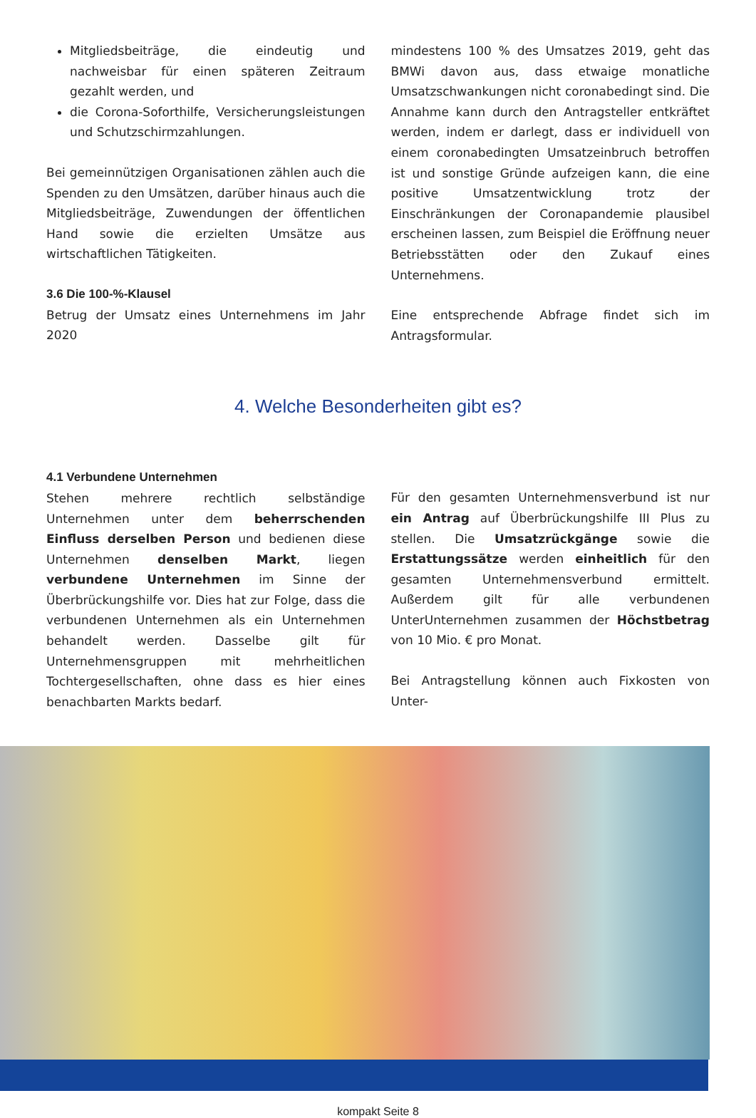Mitgliedsbeiträge, die eindeutig und nachweisbar für einen späteren Zeitraum gezahlt werden, und
die Corona-Soforthilfe, Versicherungsleistungen und Schutzschirmzahlungen.
Bei gemeinnützigen Organisationen zählen auch die Spenden zu den Umsätzen, darüber hinaus auch die Mitgliedsbeiträge, Zuwendungen der öffentlichen Hand sowie die erzielten Umsätze aus wirtschaftlichen Tätigkeiten.
3.6 Die 100-%-Klausel
Betrug der Umsatz eines Unternehmens im Jahr 2020
mindestens 100 % des Umsatzes 2019, geht das BMWi davon aus, dass etwaige monatliche Umsatzschwankungen nicht coronabedingt sind. Die Annahme kann durch den Antragsteller entkräftet werden, indem er darlegt, dass er individuell von einem coronabedingten Umsatzeinbruch betroffen ist und sonstige Gründe aufzeigen kann, die eine positive Umsatzentwicklung trotz der Einschränkungen der Coronapandemie plausibel erscheinen lassen, zum Beispiel die Eröffnung neuer Betriebsstätten oder den Zukauf eines Unternehmens.
Eine entsprechende Abfrage findet sich im Antragsformular.
4. Welche Besonderheiten gibt es?
4.1 Verbundene Unternehmen
Stehen mehrere rechtlich selbständige Unternehmen unter dem beherrschenden Einfluss derselben Person und bedienen diese Unternehmen denselben Markt, liegen verbundene Unternehmen im Sinne der Überbrückungshilfe vor. Dies hat zur Folge, dass die verbundenen Unternehmen als ein Unternehmen behandelt werden. Dasselbe gilt für Unternehmensgruppen mit mehrheitlichen Tochtergesellschaften, ohne dass es hier eines benachbarten Markts bedarf.
Für den gesamten Unternehmensverbund ist nur ein Antrag auf Überbrückungshilfe III Plus zu stellen. Die Umsatzrückgänge sowie die Erstattungssätze werden einheitlich für den gesamten Unternehmensverbund ermittelt. Außerdem gilt für alle verbundenen UnterUnternehmen zusammen der Höchstbetrag von 10 Mio. € pro Monat.
Bei Antragstellung können auch Fixkosten von Unter-
kompakt Seite 8